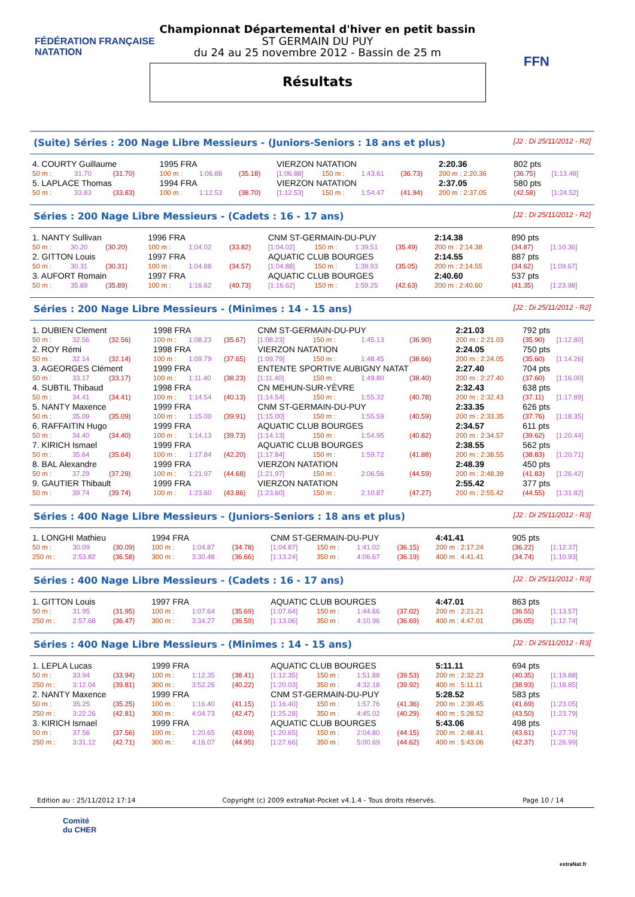FÉDÉRATION FRANÇAISE
NATATION
FFN
Championnat Départemental d'hiver en petit bassin
ST GERMAIN DU PUY
du 24 au 25 novembre 2012 - Bassin de 25 m
Résultats
(Suite) Séries : 200 Nage Libre Messieurs - (Juniors-Seniors : 18 ans et plus) [J2 : Di 25/11/2012 - R2]
| 4. COURTY Guillaume | | | 1995 FRA | | | VIERZON NATATION | | | | 2:20.36 | 802 pts | |
| 50 m : | 31.70 | (31.70) | 100 m : | 1:06.88 | (35.18) | [1:06.88] | 150 m : | 1:43.61 | (36.73) | 200 m : 2:20.36 | (36.75) | [1:13.48] |
| 5. LAPLACE Thomas | | | 1994 FRA | | | VIERZON NATATION | | | | 2:37.05 | 580 pts | |
| 50 m : | 33.83 | (33.83) | 100 m : | 1:12.53 | (38.70) | [1:12.53] | 150 m : | 1:54.47 | (41.94) | 200 m : 2:37.05 | (42.58) | [1:24.52] |
Séries : 200 Nage Libre Messieurs - (Cadets : 16 - 17 ans) [J2 : Di 25/11/2012 - R2]
| 1. NANTY Sullivan | | | 1996 FRA | | | CNM ST-GERMAIN-DU-PUY | | | | 2:14.38 | 890 pts | |
| 50 m : | 30.20 | (30.20) | 100 m : | 1:04.02 | (33.82) | [1:04.02] | 150 m : | 1:39.51 | (35.49) | 200 m : 2:14.38 | (34.87) | [1:10.36] |
| 2. GITTON Louis | | | 1997 FRA | | | AQUATIC CLUB BOURGES | | | | 2:14.55 | 887 pts | |
| 50 m : | 30.31 | (30.31) | 100 m : | 1:04.88 | (34.57) | [1:04.88] | 150 m : | 1:39.93 | (35.05) | 200 m : 2:14.55 | (34.62) | [1:09.67] |
| 3. AUFORT Romain | | | 1997 FRA | | | AQUATIC CLUB BOURGES | | | | 2:40.60 | 537 pts | |
| 50 m : | 35.89 | (35.89) | 100 m : | 1:16.62 | (40.73) | [1:16.62] | 150 m : | 1:59.25 | (42.63) | 200 m : 2:40.60 | (41.35) | [1:23.98] |
Séries : 200 Nage Libre Messieurs - (Minimes : 14 - 15 ans) [J2 : Di 25/11/2012 - R2]
| 1. DUBIEN Clement | | | 1998 FRA | | | CNM ST-GERMAIN-DU-PUY | | | | 2:21.03 | 792 pts | |
| 50 m : | 32.56 | (32.56) | 100 m : | 1:08.23 | (35.67) | [1:08.23] | 150 m : | 1:45.13 | (36.90) | 200 m : 2:21.03 | (35.90) | [1:12.80] |
| 2. ROY Rémi | | | 1998 FRA | | | VIERZON NATATION | | | | 2:24.05 | 750 pts | |
| 50 m : | 32.14 | (32.14) | 100 m : | 1:09.79 | (37.65) | [1:09.79] | 150 m : | 1:48.45 | (38.66) | 200 m : 2:24.05 | (35.60) | [1:14.26] |
| 3. AGEORGES Clément | | | 1999 FRA | | | ENTENTE SPORTIVE AUBIGNY NATAT | | | | 2:27.40 | 704 pts | |
| 50 m : | 33.17 | (33.17) | 100 m : | 1:11.40 | (38.23) | [1:11.40] | 150 m : | 1:49.80 | (38.40) | 200 m : 2:27.40 | (37.60) | [1:16.00] |
| 4. SUBTIL Thibaud | | | 1998 FRA | | | CN MEHUN-SUR-YÈVRE | | | | 2:32.43 | 638 pts | |
| 50 m : | 34.41 | (34.41) | 100 m : | 1:14.54 | (40.13) | [1:14.54] | 150 m : | 1:55.32 | (40.78) | 200 m : 2:32.43 | (37.11) | [1:17.89] |
| 5. NANTY Maxence | | | 1999 FRA | | | CNM ST-GERMAIN-DU-PUY | | | | 2:33.35 | 626 pts | |
| 50 m : | 35.09 | (35.09) | 100 m : | 1:15.00 | (39.91) | [1:15.00] | 150 m : | 1:55.59 | (40.59) | 200 m : 2:33.35 | (37.76) | [1:18.35] |
| 6. RAFFAITIN Hugo | | | 1999 FRA | | | AQUATIC CLUB BOURGES | | | | 2:34.57 | 611 pts | |
| 50 m : | 34.40 | (34.40) | 100 m : | 1:14.13 | (39.73) | [1:14.13] | 150 m : | 1:54.95 | (40.82) | 200 m : 2:34.57 | (39.62) | [1:20.44] |
| 7. KIRICH Ismael | | | 1999 FRA | | | AQUATIC CLUB BOURGES | | | | 2:38.55 | 562 pts | |
| 50 m : | 35.64 | (35.64) | 100 m : | 1:17.84 | (42.20) | [1:17.84] | 150 m : | 1:59.72 | (41.88) | 200 m : 2:38.55 | (38.83) | [1:20.71] |
| 8. BAL Alexandre | | | 1999 FRA | | | VIERZON NATATION | | | | 2:48.39 | 450 pts | |
| 50 m : | 37.29 | (37.29) | 100 m : | 1:21.97 | (44.68) | [1:21.97] | 150 m : | 2:06.56 | (44.59) | 200 m : 2:48.39 | (41.83) | [1:26.42] |
| 9. GAUTIER Thibault | | | 1999 FRA | | | VIERZON NATATION | | | | 2:55.42 | 377 pts | |
| 50 m : | 39.74 | (39.74) | 100 m : | 1:23.60 | (43.86) | [1:23.60] | 150 m : | 2:10.87 | (47.27) | 200 m : 2:55.42 | (44.55) | [1:31.82] |
Séries : 400 Nage Libre Messieurs - (Juniors-Seniors : 18 ans et plus) [J2 : Di 25/11/2012 - R3]
| 1. LONGHI Mathieu | | | 1994 FRA | | | CNM ST-GERMAIN-DU-PUY | | | | 4:41.41 | 905 pts | |
| 50 m : | 30.09 | (30.09) | 100 m : | 1:04.87 | (34.78) | [1:04.87] | 150 m : | 1:41.02 | (36.15) | 200 m : 2:17.24 | (36.22) | [1:12.37] |
| 250 m : | 2:53.82 | (36.58) | 300 m : | 3:30.48 | (36.66) | [1:13.24] | 350 m : | 4:06.67 | (36.19) | 400 m : 4:41.41 | (34.74) | [1:10.93] |
Séries : 400 Nage Libre Messieurs - (Cadets : 16 - 17 ans) [J2 : Di 25/11/2012 - R3]
| 1. GITTON Louis | | | 1997 FRA | | | AQUATIC CLUB BOURGES | | | | 4:47.01 | 863 pts | |
| 50 m : | 31.95 | (31.95) | 100 m : | 1:07.64 | (35.69) | [1:07.64] | 150 m : | 1:44.66 | (37.02) | 200 m : 2:21.21 | (36.55) | [1:13.57] |
| 250 m : | 2:57.68 | (36.47) | 300 m : | 3:34.27 | (36.59) | [1:13.06] | 350 m : | 4:10.96 | (36.69) | 400 m : 4:47.01 | (36.05) | [1:12.74] |
Séries : 400 Nage Libre Messieurs - (Minimes : 14 - 15 ans) [J2 : Di 25/11/2012 - R3]
| 1. LEPLA Lucas | | | 1999 FRA | | | AQUATIC CLUB BOURGES | | | | 5:11.11 | 694 pts | |
| 50 m : | 33.94 | (33.94) | 100 m : | 1:12.35 | (38.41) | [1:12.35] | 150 m : | 1:51.88 | (39.53) | 200 m : 2:32.23 | (40.35) | [1:19.88] |
| 250 m : | 3:12.04 | (39.81) | 300 m : | 3:52.26 | (40.22) | [1:20.03] | 350 m : | 4:32.18 | (39.92) | 400 m : 5:11.11 | (38.93) | [1:18.85] |
| 2. NANTY Maxence | | | 1999 FRA | | | CNM ST-GERMAIN-DU-PUY | | | | 5:28.52 | 583 pts | |
| 50 m : | 35.25 | (35.25) | 100 m : | 1:16.40 | (41.15) | [1:16.40] | 150 m : | 1:57.76 | (41.36) | 200 m : 2:39.45 | (41.69) | [1:23.05] |
| 250 m : | 3:22.26 | (42.81) | 300 m : | 4:04.73 | (42.47) | [1:25.28] | 350 m : | 4:45.02 | (40.29) | 400 m : 5:28.52 | (43.50) | [1:23.79] |
| 3. KIRICH Ismael | | | 1999 FRA | | | AQUATIC CLUB BOURGES | | | | 5:43.06 | 498 pts | |
| 50 m : | 37.56 | (37.56) | 100 m : | 1:20.65 | (43.09) | [1:20.65] | 150 m : | 2:04.80 | (44.15) | 200 m : 2:48.41 | (43.61) | [1:27.76] |
| 250 m : | 3:31.12 | (42.71) | 300 m : | 4:16.07 | (44.95) | [1:27.66] | 350 m : | 5:00.69 | (44.62) | 400 m : 5:43.06 | (42.37) | [1:26.99] |
Edition au : 25/11/2012 17:14 Copyright (c) 2009 extraNat-Pocket v4.1.4 - Tous droits réservés. Page 10 / 14
Comité
du CHER
extraNat.fr